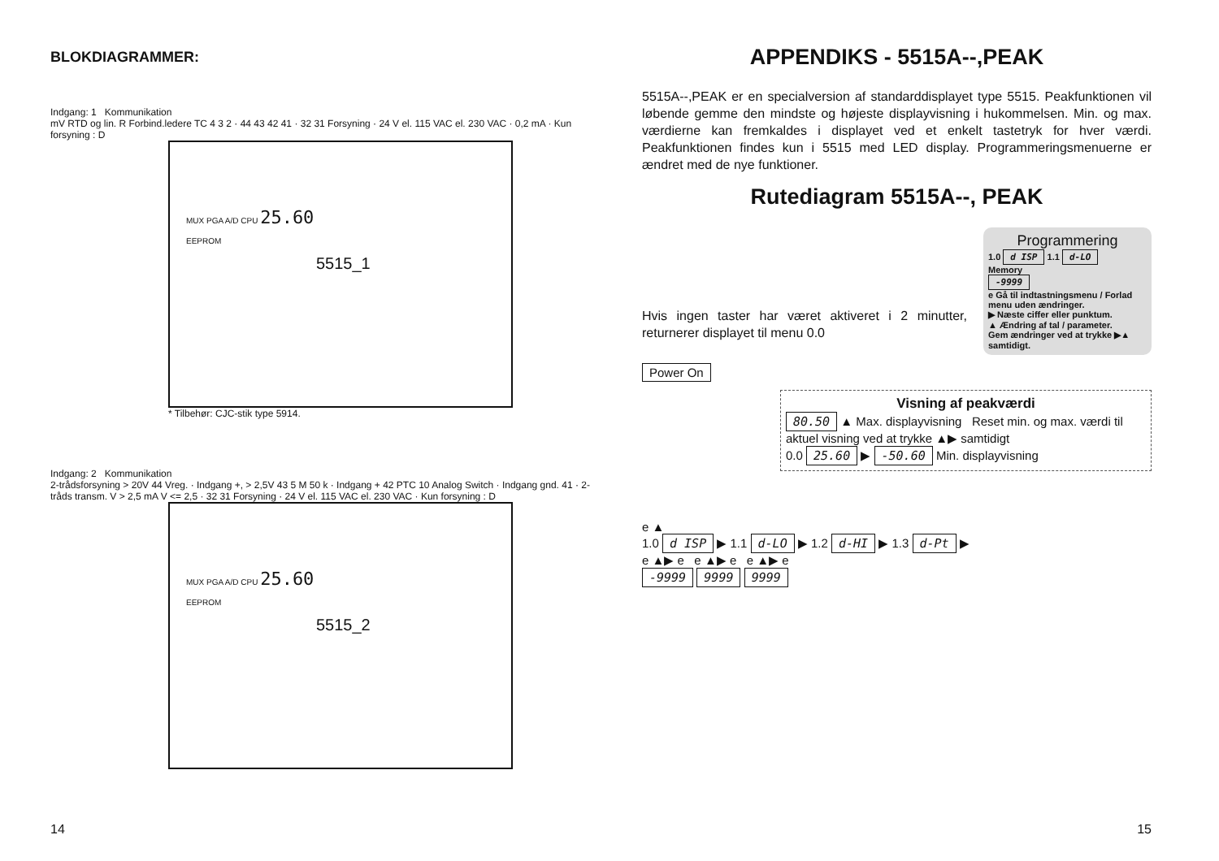BLOKDIAGRAMMER:
Indgang: 1 Kommunikation
mV RTD og lin. R Forbind.ledere TC 4 3 2 · 44 43 42 41 · 32 31 Forsyning · 24 V el. 115 VAC el. 230 VAC · 0,2 mA · Kun forsyning : D
MUX PGA A/D CPU 25.60
EEPROM
5515_1
* Tilbehør: CJC-stik type 5914.
Indgang: 2 Kommunikation
2-trådsforsyning > 20V 44 Vreg. · Indgang +, > 2,5V 43 5 M 50 k · Indgang + 42 PTC 10 Analog Switch · Indgang gnd. 41 · 2-tråds transm. V > 2,5 mA V <= 2,5 · 32 31 Forsyning · 24 V el. 115 VAC el. 230 VAC · Kun forsyning : D
MUX PGA A/D CPU 25.60
EEPROM
5515_2
14
APPENDIKS - 5515A--,PEAK
5515A--,PEAK er en specialversion af standarddisplayet type 5515. Peakfunktionen vil løbende gemme den mindste og højeste displayvisning i hukommelsen. Min. og max. værdierne kan fremkaldes i displayet ved et enkelt tastetryk for hver værdi. Peakfunktionen findes kun i 5515 med LED display. Programmeringsmenuerne er ændret med de nye funktioner.
Rutediagram 5515A--, PEAK
Programmering
1.0 d ISP 1.1 d-LO
Memory
-9999
e Gå til indtastningsmenu / Forlad menu uden ændringer.
▶ Næste ciffer eller punktum.
▲ Ændring af tal / parameter.
Gem ændringer ved at trykke ▶▲ samtidigt.
Hvis ingen taster har været aktiveret i 2 minutter, returnerer displayet til menu 0.0
Power On
Visning af peakværdi
80.50 ▲ Max. displayvisning Reset min. og max. værdi til aktuel visning ved at trykke ▲▶ samtidigt
0.0 25.60 ▶ -50.60 Min. displayvisning
e ▲
1.0 d ISP ▶ 1.1 d-LO ▶ 1.2 d-HI ▶ 1.3 d-Pt ▶
e ▲▶ e e ▲▶ e e ▲▶ e
-9999 9999 9999
15